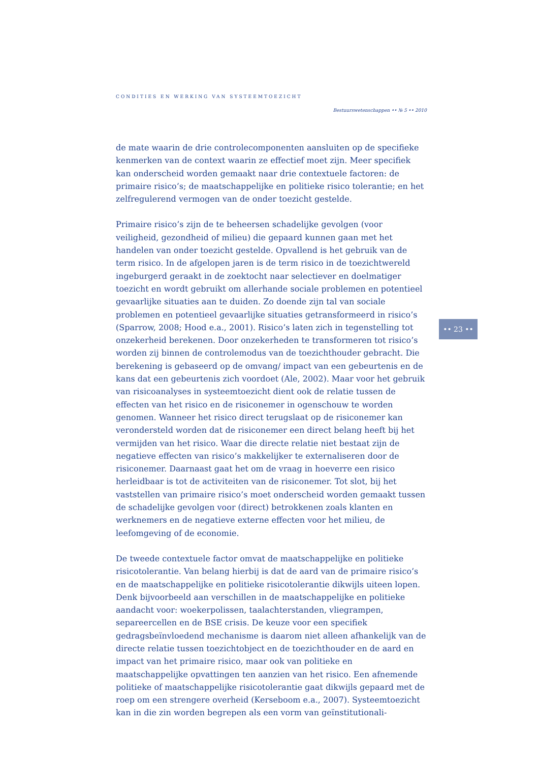CONDITIES EN WERKING VAN SYSTEEMTOEZICHT
Bestuurswetenschappen •• № 5 •• 2010
de mate waarin de drie controlecomponenten aansluiten op de specifieke kenmerken van de context waarin ze effectief moet zijn. Meer specifiek kan onderscheid worden gemaakt naar drie contextuele factoren: de primaire risico’s; de maatschappelijke en politieke risico tolerantie; en het zelfregulerend vermogen van de onder toezicht gestelde.
Primaire risico’s zijn de te beheersen schadelijke gevolgen (voor veiligheid, gezondheid of milieu) die gepaard kunnen gaan met het handelen van onder toezicht gestelde. Opvallend is het gebruik van de term risico. In de afgelopen jaren is de term risico in de toezichtwereld ingeburgerd geraakt in de zoektocht naar selectiever en doelmatiger toezicht en wordt gebruikt om allerhande sociale problemen en potentieel gevaarlijke situaties aan te duiden. Zo doende zijn tal van sociale problemen en potentieel gevaarlijke situaties getransformeerd in risico’s (Sparrow, 2008; Hood e.a., 2001). Risico’s laten zich in tegenstelling tot onzekerheid berekenen. Door onzekerheden te transformeren tot risico’s worden zij binnen de controlemodus van de toezichthouder gebracht. Die berekening is gebaseerd op de omvang/ impact van een gebeurtenis en de kans dat een gebeurtenis zich voordoet (Ale, 2002). Maar voor het gebruik van risicoanalyses in systeemtoezicht dient ook de relatie tussen de effecten van het risico en de risiconemer in ogenschouw te worden genomen. Wanneer het risico direct terugslaat op de risiconemer kan verondersteld worden dat de risiconemer een direct belang heeft bij het vermijden van het risico. Waar die directe relatie niet bestaat zijn de negatieve effecten van risico’s makkelijker te externaliseren door de risiconemer. Daarnaast gaat het om de vraag in hoeverre een risico herleidbaar is tot de activiteiten van de risiconemer. Tot slot, bij het vaststellen van primaire risico’s moet onderscheid worden gemaakt tussen de schadelijke gevolgen voor (direct) betrokkenen zoals klanten en werknemers en de negatieve externe effecten voor het milieu, de leefomgeving of de economie.
De tweede contextuele factor omvat de maatschappelijke en politieke risicotolerantie. Van belang hierbij is dat de aard van de primaire risico’s en de maatschappelijke en politieke risicotolerantie dikwijls uiteen lopen. Denk bijvoorbeeld aan verschillen in de maatschappelijke en politieke aandacht voor: woekerpolissen, taalachterstanden, vliegrampen, separeercellen en de BSE crisis. De keuze voor een specifiek gedragsbeïnvloedend mechanisme is daarom niet alleen afhankelijk van de directe relatie tussen toezichtobject en de toezichthouder en de aard en impact van het primaire risico, maar ook van politieke en maatschappelijke opvattingen ten aanzien van het risico. Een afnemende politieke of maatschappelijke risicotolerantie gaat dikwijls gepaard met de roep om een strengere overheid (Kerseboom e.a., 2007). Systeemtoezicht kan in die zin worden begrepen als een vorm van geïnstitutionali-
•• 23 ••